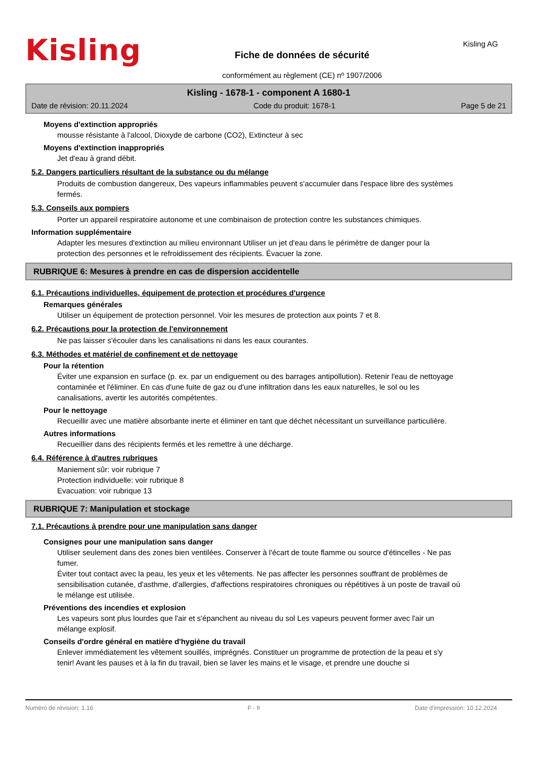Kisling
Fiche de données de sécurité
conformément au règlement (CE) nº 1907/2006
Kisling AG
Kisling - 1678-1 - component A 1680-1
Date de révision: 20.11.2024 Code du produit: 1678-1 Page 5 de 21
Moyens d'extinction appropriés
mousse résistante à l'alcool, Dioxyde de carbone (CO2), Extincteur à sec
Moyens d'extinction inappropriés
Jet d'eau à grand débit.
5.2. Dangers particuliers résultant de la substance ou du mélange
Produits de combustion dangereux, Des vapeurs inflammables peuvent s'accumuler dans l'espace libre des systèmes fermés.
5.3. Conseils aux pompiers
Porter un appareil respiratoire autonome et une combinaison de protection contre les substances chimiques.
Information supplémentaire
Adapter les mesures d'extinction au milieu environnant Utiliser un jet d'eau dans le périmètre de danger pour la protection des personnes et le refroidissement des récipients. Évacuer la zone.
RUBRIQUE 6: Mesures à prendre en cas de dispersion accidentelle
6.1. Précautions individuelles, équipement de protection et procédures d'urgence
Remarques générales
Utiliser un équipement de protection personnel. Voir les mesures de protection aux points 7 et 8.
6.2. Précautions pour la protection de l'environnement
Ne pas laisser s'écouler dans les canalisations ni dans les eaux courantes.
6.3. Méthodes et matériel de confinement et de nettoyage
Pour la rétention
Éviter une expansion en surface (p. ex. par un endiguement ou des barrages antipollution). Retenir l'eau de nettoyage contaminée et l'éliminer. En cas d'une fuite de gaz ou d'une infiltration dans les eaux naturelles, le sol ou les canalisations, avertir les autorités compétentes.
Pour le nettoyage
Recueillir avec une matière absorbante inerte et éliminer en tant que déchet nécessitant un surveillance particulière.
Autres informations
Recueillier dans des récipients fermés et les remettre à une décharge.
6.4. Référence à d'autres rubriques
Maniement sûr: voir rubrique 7
Protection individuelle: voir rubrique 8
Evacuation: voir rubrique 13
RUBRIQUE 7: Manipulation et stockage
7.1. Précautions à prendre pour une manipulation sans danger
Consignes pour une manipulation sans danger
Utiliser seulement dans des zones bien ventilées. Conserver à l'écart de toute flamme ou source d'étincelles - Ne pas fumer.
Éviter tout contact avec la peau, les yeux et les vêtements. Ne pas affecter les personnes souffrant de problèmes de sensibilisation cutanée, d'asthme, d'allergies, d'affections respiratoires chroniques ou répétitives à un poste de travail où le mélange est utilisée.
Préventions des incendies et explosion
Les vapeurs sont plus lourdes que l'air et s'épanchent au niveau du sol Les vapeurs peuvent former avec l'air un mélange explosif.
Conseils d'ordre général en matière d'hygiène du travail
Enlever immédiatement les vêtement souillés, imprégnés. Constituer un programme de protection de la peau et s'y tenir! Avant les pauses et à la fin du travail, bien se laver les mains et le visage, et prendre une douche si
Numéro de révision: 1.16 F - fr Date d'impression: 10.12.2024